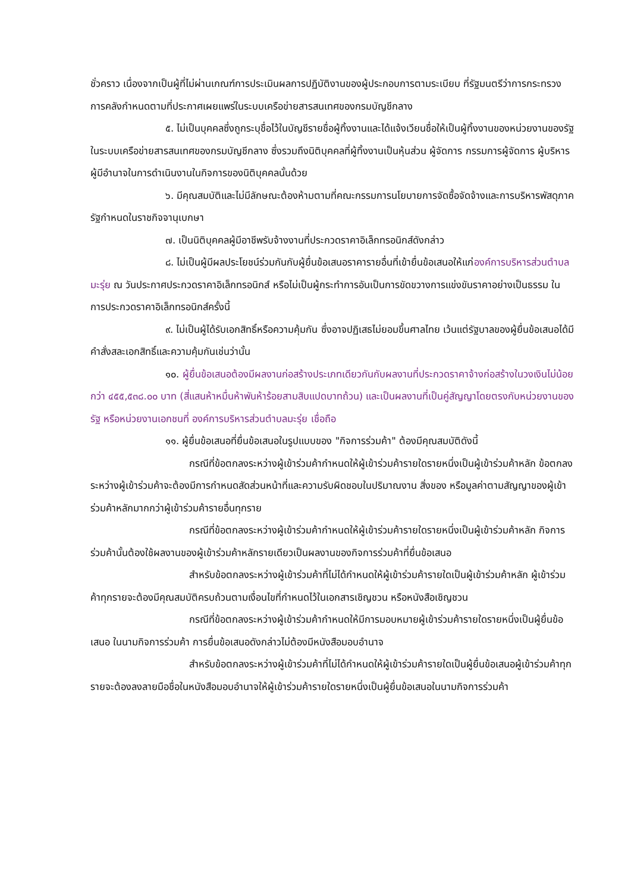ชั่วคราว เนื่องจากเป็นผู้ที่ไม่ผ่านเกณฑ์การประเมินผลการปฏิบัติงานของผู้ประกอบการตามระเบียบ ที่รัฐมนตรีว่าการกระทรวงการคลังกำหนดตามที่ประกาศเผยแพร่ในระบบเครือข่ายสารสนเทศของกรมบัญชีกลาง
๕. ไม่เป็นบุคคลซึ่งถูกระบุชื่อไว้ในบัญชีรายชื่อผู้ทิ้งงานและได้แจ้งเวียนชื่อให้เป็นผู้ทิ้งงานของหน่วยงานของรัฐในระบบเครือข่ายสารสนเทศของกรมบัญชีกลาง ซึ่งรวมถึงนิติบุคคลที่ผู้ทิ้งงานเป็นหุ้นส่วน ผู้จัดการ กรรมการผู้จัดการ ผู้บริหาร ผู้มีอำนาจในการดำเนินงานในกิจการของนิติบุคคลนั้นด้วย
๖. มีคุณสมบัติและไม่มีลักษณะต้องห้ามตามที่คณะกรรมการนโยบายการจัดซื้อจัดจ้างและการบริหารพัสดุภาครัฐกำหนดในราชกิจจานุเบกษา
๗. เป็นนิติบุคคลผู้มีอาชีพรับจ้างงานที่ประกวดราคาอิเล็กทรอนิกส์ดังกล่าว
๘. ไม่เป็นผู้มีผลประโยชน์ร่วมกันกับผู้ยื่นข้อเสนอราคารายอื่นที่เข้ายื่นข้อเสนอให้แก่องค์การบริหารส่วนตำบลมะรุ่ย ณ วันประกาศประกวดราคาอิเล็กทรอนิกส์ หรือไม่เป็นผู้กระทำการอันเป็นการขัดขวางการแข่งขันราคาอย่างเป็นธรรม ในการประกวดราคาอิเล็กทรอนิกส์ครั้งนี้
๙. ไม่เป็นผู้ได้รับเอกสิทธิ์หรือความคุ้มกัน ซึ่งอาจปฏิเสธไม่ยอมขึ้นศาลไทย เว้นแต่รัฐบาลของผู้ยื่นข้อเสนอได้มีคำสั่งสละเอกสิทธิ์และความคุ้มกันเช่นว่านั้น
๑๐. ผู้ยื่นข้อเสนอต้องมีผลงานก่อสร้างประเภทเดียวกันกับผลงานที่ประกวดราคาจ้างก่อสร้างในวงเงินไม่น้อยกว่า ๔๕๕,๕๓๘.๐๐ บาท (สี่แสนห้าหมื่นห้าพันห้าร้อยสามสิบแปดบาทถ้วน) และเป็นผลงานที่เป็นคู่สัญญาโดยตรงกับหน่วยงานของรัฐ หรือหน่วยงานเอกชนที่ องค์การบริหารส่วนตำบลมะรุ่ย เชื่อถือ
๑๑. ผู้ยื่นข้อเสนอที่ยื่นข้อเสนอในรูปแบบของ "กิจการร่วมค้า" ต้องมีคุณสมบัติดังนี้
กรณีที่ข้อตกลงระหว่างผู้เข้าร่วมค้ากำหนดให้ผู้เข้าร่วมค้ารายใดรายหนึ่งเป็นผู้เข้าร่วมค้าหลัก ข้อตกลงระหว่างผู้เข้าร่วมค้าจะต้องมีการกำหนดสัดส่วนหน้าที่และความรับผิดชอบในปริมาณงาน สิ่งของ หรือมูลค่าตามสัญญาของผู้เข้าร่วมค้าหลักมากกว่าผู้เข้าร่วมค้ารายอื่นทุกราย
กรณีที่ข้อตกลงระหว่างผู้เข้าร่วมค้ากำหนดให้ผู้เข้าร่วมค้ารายใดรายหนึ่งเป็นผู้เข้าร่วมค้าหลัก กิจการร่วมค้านั้นต้องใช้ผลงานของผู้เข้าร่วมค้าหลักรายเดียวเป็นผลงานของกิจการร่วมค้าที่ยื่นข้อเสนอ
สำหรับข้อตกลงระหว่างผู้เข้าร่วมค้าที่ไม่ได้กำหนดให้ผู้เข้าร่วมค้ารายใดเป็นผู้เข้าร่วมค้าหลัก ผู้เข้าร่วมค้าทุกรายจะต้องมีคุณสมบัติครบถ้วนตามเงื่อนไขที่กำหนดไว้ในเอกสารเชิญชวน หรือหนังสือเชิญชวน
กรณีที่ข้อตกลงระหว่างผู้เข้าร่วมค้ากำหนดให้มีการมอบหมายผู้เข้าร่วมค้ารายใดรายหนึ่งเป็นผู้ยื่นข้อเสนอ ในนามกิจการร่วมค้า การยื่นข้อเสนอดังกล่าวไม่ต้องมีหนังสือมอบอำนาจ
สำหรับข้อตกลงระหว่างผู้เข้าร่วมค้าที่ไม่ได้กำหนดให้ผู้เข้าร่วมค้ารายใดเป็นผู้ยื่นข้อเสนอผู้เข้าร่วมค้าทุกรายจะต้องลงลายมือชื่อในหนังสือมอบอำนาจให้ผู้เข้าร่วมค้ารายใดรายหนึ่งเป็นผู้ยื่นข้อเสนอในนามกิจการร่วมค้า